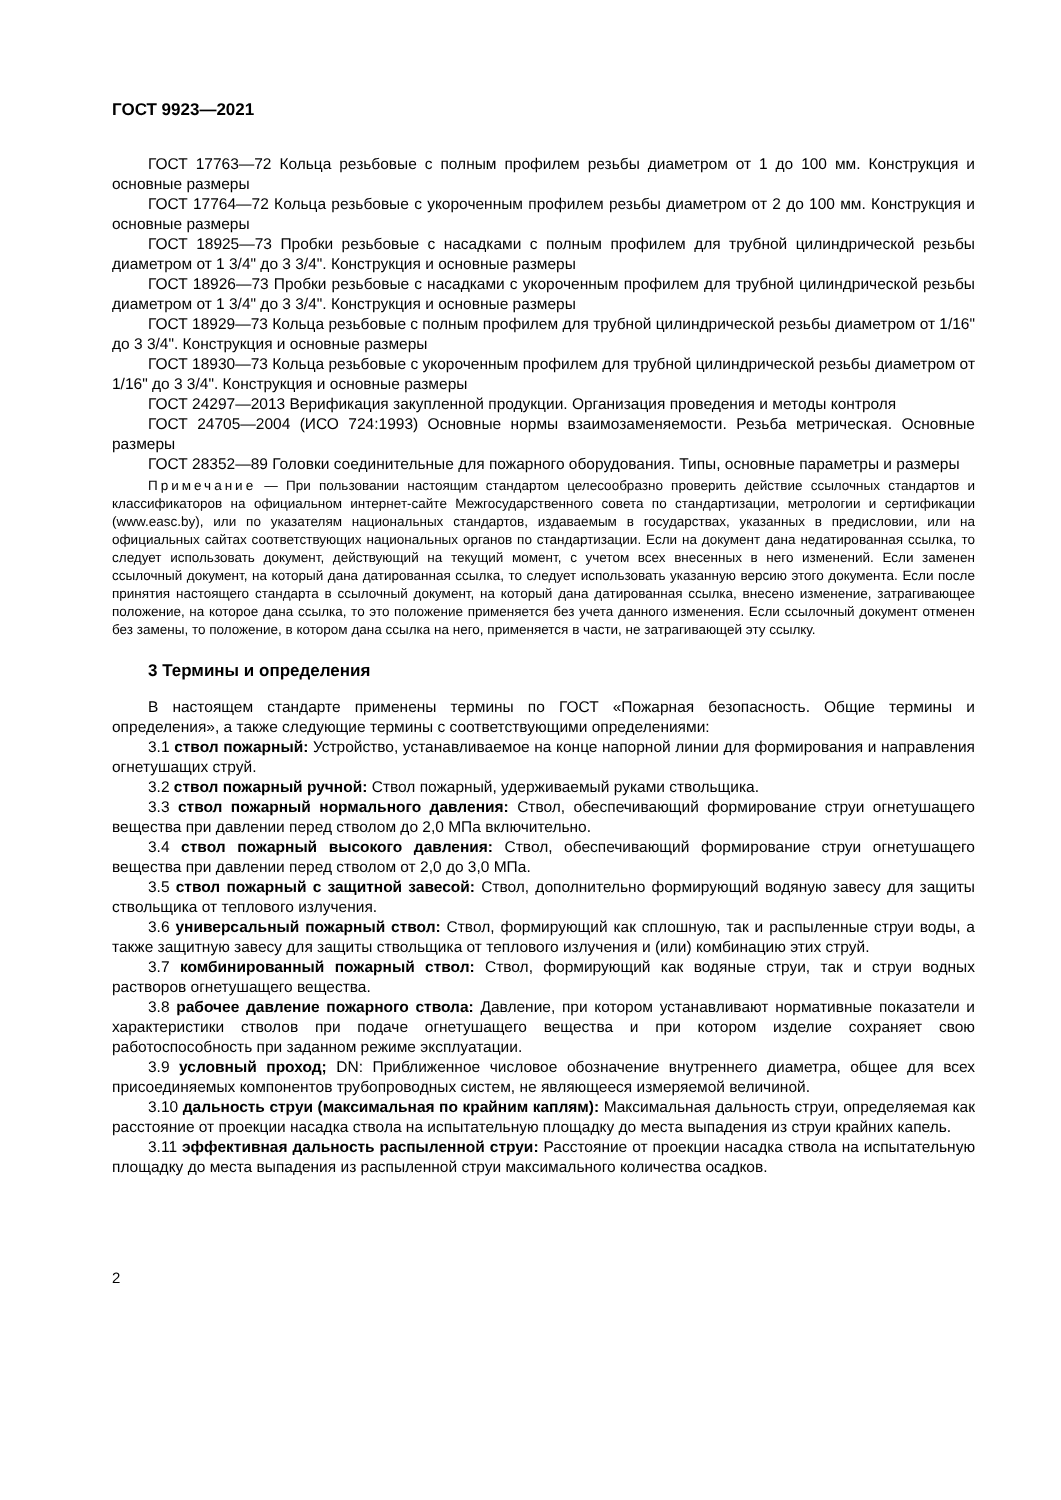ГОСТ 9923—2021
ГОСТ 17763—72 Кольца резьбовые с полным профилем резьбы диаметром от 1 до 100 мм. Конструкция и основные размеры
ГОСТ 17764—72 Кольца резьбовые с укороченным профилем резьбы диаметром от 2 до 100 мм. Конструкция и основные размеры
ГОСТ 18925—73 Пробки резьбовые с насадками с полным профилем для трубной цилиндрической резьбы диаметром от 1 3/4" до 3 3/4". Конструкция и основные размеры
ГОСТ 18926—73 Пробки резьбовые с насадками с укороченным профилем для трубной цилиндрической резьбы диаметром от 1 3/4" до 3 3/4". Конструкция и основные размеры
ГОСТ 18929—73 Кольца резьбовые с полным профилем для трубной цилиндрической резьбы диаметром от 1/16" до 3 3/4". Конструкция и основные размеры
ГОСТ 18930—73 Кольца резьбовые с укороченным профилем для трубной цилиндрической резьбы диаметром от 1/16" до 3 3/4". Конструкция и основные размеры
ГОСТ 24297—2013 Верификация закупленной продукции. Организация проведения и методы контроля
ГОСТ 24705—2004 (ИСО 724:1993) Основные нормы взаимозаменяемости. Резьба метрическая. Основные размеры
ГОСТ 28352—89 Головки соединительные для пожарного оборудования. Типы, основные параметры и размеры
Примечание — При пользовании настоящим стандартом целесообразно проверить действие ссылочных стандартов и классификаторов на официальном интернет-сайте Межгосударственного совета по стандартизации, метрологии и сертификации (www.easc.by), или по указателям национальных стандартов, издаваемым в государствах, указанных в предисловии, или на официальных сайтах соответствующих национальных органов по стандартизации. Если на документ дана недатированная ссылка, то следует использовать документ, действующий на текущий момент, с учетом всех внесенных в него изменений. Если заменен ссылочный документ, на который дана датированная ссылка, то следует использовать указанную версию этого документа. Если после принятия настоящего стандарта в ссылочный документ, на который дана датированная ссылка, внесено изменение, затрагивающее положение, на которое дана ссылка, то это положение применяется без учета данного изменения. Если ссылочный документ отменен без замены, то положение, в котором дана ссылка на него, применяется в части, не затрагивающей эту ссылку.
3 Термины и определения
В настоящем стандарте применены термины по ГОСТ «Пожарная безопасность. Общие термины и определения», а также следующие термины с соответствующими определениями:
3.1 ствол пожарный: Устройство, устанавливаемое на конце напорной линии для формирования и направления огнетушащих струй.
3.2 ствол пожарный ручной: Ствол пожарный, удерживаемый руками ствольщика.
3.3 ствол пожарный нормального давления: Ствол, обеспечивающий формирование струи огнетушащего вещества при давлении перед стволом до 2,0 МПа включительно.
3.4 ствол пожарный высокого давления: Ствол, обеспечивающий формирование струи огнетушащего вещества при давлении перед стволом от 2,0 до 3,0 МПа.
3.5 ствол пожарный с защитной завесой: Ствол, дополнительно формирующий водяную завесу для защиты ствольщика от теплового излучения.
3.6 универсальный пожарный ствол: Ствол, формирующий как сплошную, так и распыленные струи воды, а также защитную завесу для защиты ствольщика от теплового излучения и (или) комбинацию этих струй.
3.7 комбинированный пожарный ствол: Ствол, формирующий как водяные струи, так и струи водных растворов огнетушащего вещества.
3.8 рабочее давление пожарного ствола: Давление, при котором устанавливают нормативные показатели и характеристики стволов при подаче огнетушащего вещества и при котором изделие сохраняет свою работоспособность при заданном режиме эксплуатации.
3.9 условный проход; DN: Приближенное числовое обозначение внутреннего диаметра, общее для всех присоединяемых компонентов трубопроводных систем, не являющееся измеряемой величиной.
3.10 дальность струи (максимальная по крайним каплям): Максимальная дальность струи, определяемая как расстояние от проекции насадка ствола на испытательную площадку до места выпадения из струи крайних капель.
3.11 эффективная дальность распыленной струи: Расстояние от проекции насадка ствола на испытательную площадку до места выпадения из распыленной струи максимального количества осадков.
2